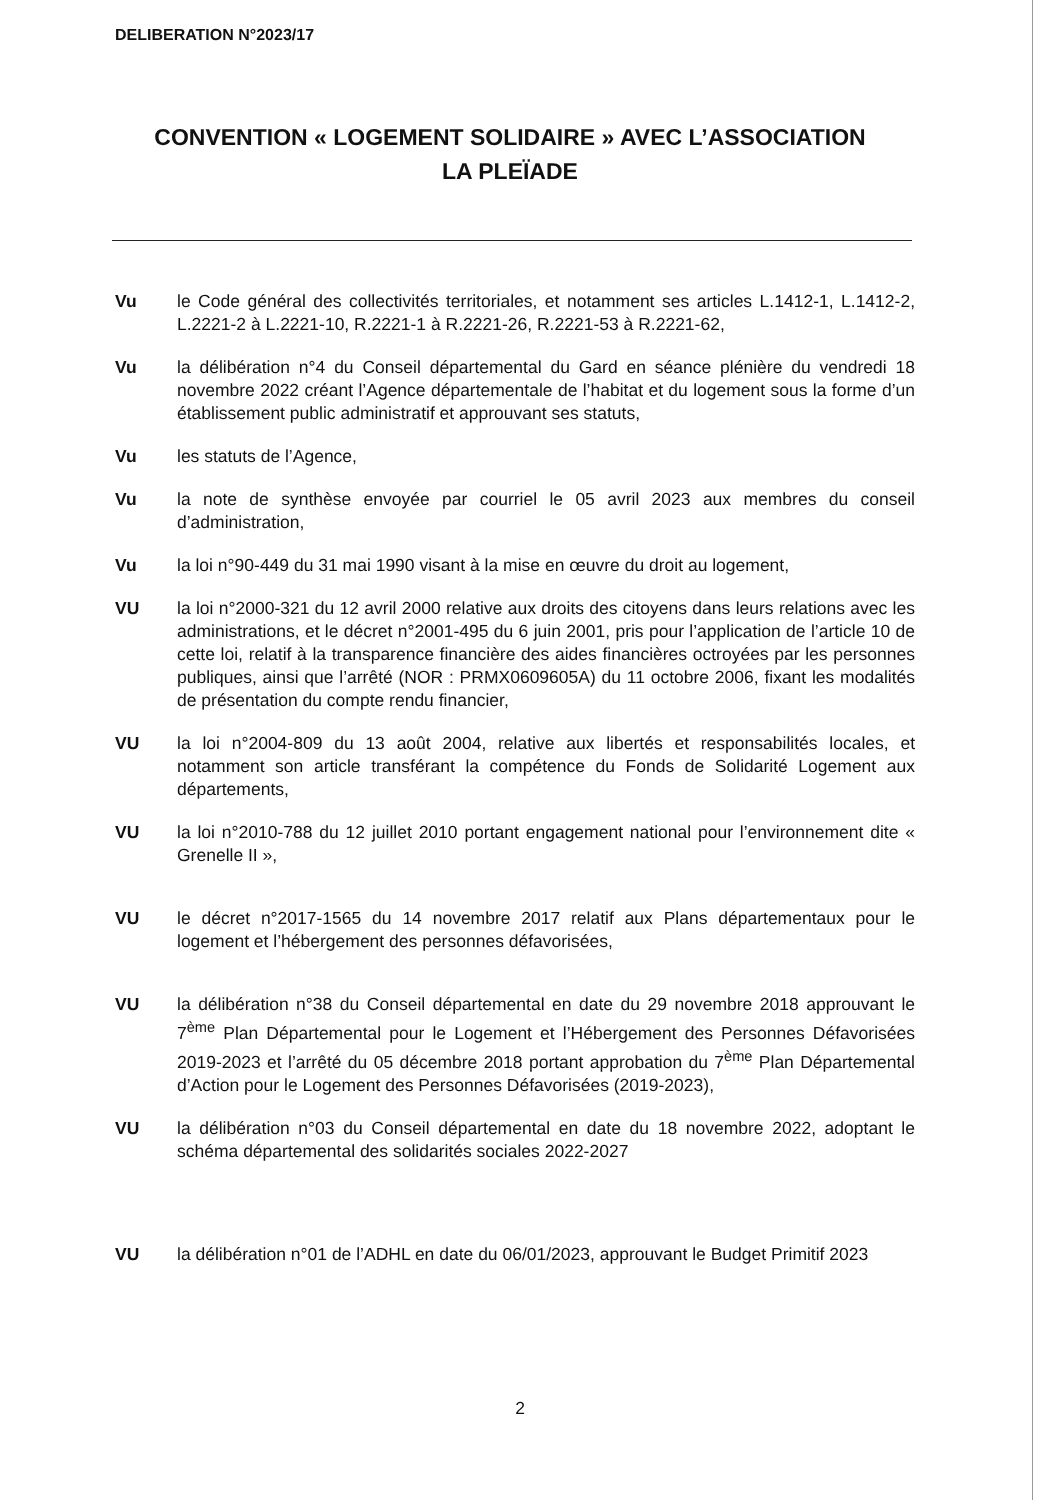DELIBERATION N°2023/17
CONVENTION « LOGEMENT SOLIDAIRE » AVEC L’ASSOCIATION
LA PLEÏADE
Vu le Code général des collectivités territoriales, et notamment ses articles L.1412-1, L.1412-2, L.2221-2 à L.2221-10, R.2221-1 à R.2221-26, R.2221-53 à R.2221-62,
Vu la délibération n°4 du Conseil départemental du Gard en séance plénière du vendredi 18 novembre 2022 créant l’Agence départementale de l’habitat et du logement sous la forme d’un établissement public administratif et approuvant ses statuts,
Vu les statuts de l’Agence,
Vu la note de synthèse envoyée par courriel le 05 avril 2023 aux membres du conseil d’administration,
Vu la loi n°90-449 du 31 mai 1990 visant à la mise en œuvre du droit au logement,
VU la loi n°2000-321 du 12 avril 2000 relative aux droits des citoyens dans leurs relations avec les administrations, et le décret n°2001-495 du 6 juin 2001, pris pour l’application de l’article 10 de cette loi, relatif à la transparence financière des aides financières octroyées par les personnes publiques, ainsi que l’arrêté (NOR : PRMX0609605A) du 11 octobre 2006, fixant les modalités de présentation du compte rendu financier,
VU la loi n°2004-809 du 13 août 2004, relative aux libertés et responsabilités locales, et notamment son article transférant la compétence du Fonds de Solidarité Logement aux départements,
VU la loi n°2010-788 du 12 juillet 2010 portant engagement national pour l’environnement dite « Grenelle II »,
VU le décret n°2017-1565 du 14 novembre 2017 relatif aux Plans départementaux pour le logement et l’hébergement des personnes défavorisées,
VU la délibération n°38 du Conseil départemental en date du 29 novembre 2018 approuvant le 7<sup>ème</sup> Plan Départemental pour le Logement et l’Hébergement des Personnes Défavorisées 2019-2023 et l’arrêté du 05 décembre 2018 portant approbation du 7<sup>ème</sup> Plan Départemental d’Action pour le Logement des Personnes Défavorisées (2019-2023),
VU la délibération n°03 du Conseil départemental en date du 18 novembre 2022, adoptant le schéma départemental des solidarités sociales 2022-2027
VU la délibération n°01 de l’ADHL en date du 06/01/2023, approuvant le Budget Primitif 2023
2